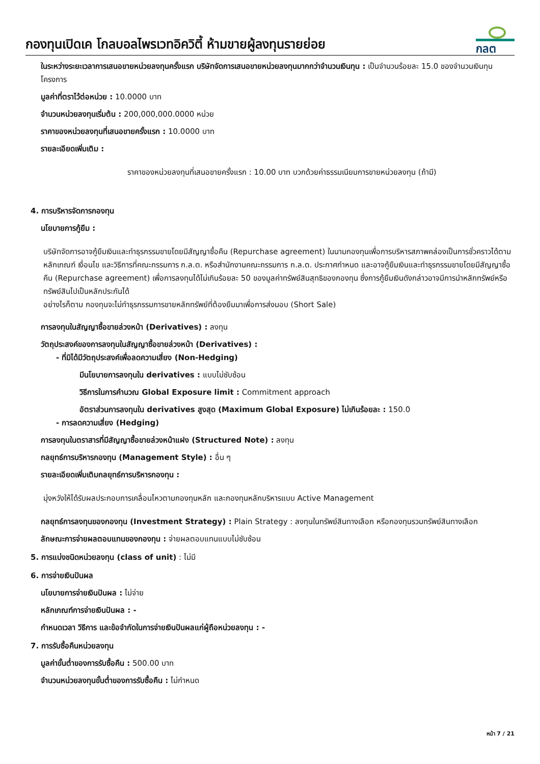กองทุนเปิดเค โกลบอลไพรเวทอิควิตี้ ห้ามขายผู้ลงทุนรายย่อย
กลต
ในระหว่างระยะเวลาการเสนอขายหน่วยลงทุนครั้งแรก บริษัทจัดการเสนอขายหน่วยลงทุนมากกว่าจำนวนเงินทุน : เป็นจำนวนร้อยละ 15.0 ของจำนวนเงินทุนโครงการ
มูลค่าที่ตราไว้ต่อหน่วย : 10.0000 บาท
จำนวนหน่วยลงทุนเริ่มต้น : 200,000,000.0000 หน่วย
ราคาของหน่วยลงทุนที่เสนอขายครั้งแรก : 10.0000 บาท
รายละเอียดเพิ่มเติม :
ราคาของหน่วยลงทุนที่เสนอขายครั้งแรก : 10.00 บาท บวกด้วยค่าธรรมเนียมการขายหน่วยลงทุน (ถ้ามี)
4. การบริหารจัดการกองทุน
นโยบายการกู้ยืม :
บริษัทจัดการอาจกู้ยืมเงินและทำธุรกรรมขายโดยมีสัญญาซื้อคืน (Repurchase agreement) ในนามกองทุนเพื่อการบริหารสภาพคล่องเป็นการชั่วคราวได้ตามหลักเกณฑ์ เงื่อนไข และวิธีการที่คณะกรรมการ ก.ล.ต. หรือสำนักงานคณะกรรมการ ก.ล.ต. ประกาศกำหนด และอาจกู้ยืมเงินและทำธุรกรรมขายโดยมีสัญญาซื้อคืน (Repurchase agreement) เพื่อการลงทุนได้ไม่เกินร้อยละ 50 ของมูลค่าทรัพย์สินสุทธิของกองทุน ซึ่งการกู้ยืมเงินดังกล่าวอาจมีการนำหลักทรัพย์หรือทรัพย์สินไปเป็นหลักประกันได้
อย่างไรก็ตาม กองทุนจะไม่ทำธุรกรรมการขายหลักทรัพย์ที่ต้องยืมมาเพื่อการส่งมอบ (Short Sale)
การลงทุนในสัญญาซื้อขายล่วงหน้า (Derivatives) : ลงทุน
วัตถุประสงค์ของการลงทุนในสัญญาซื้อขายล่วงหน้า (Derivatives) :
- ที่มิได้มีวัตถุประสงค์เพื่อลดความเสี่ยง (Non-Hedging)
มีนโยบายการลงทุนใน derivatives : แบบไม่ซับซ้อน
วิธีการในการคำนวณ Global Exposure limit : Commitment approach
อัตราส่วนการลงทุนใน derivatives สูงสุด (Maximum Global Exposure) ไม่เกินร้อยละ : 150.0
- การลดความเสี่ยง (Hedging)
การลงทุนในตราสารที่มีสัญญาซื้อขายล่วงหน้าแฝง (Structured Note) : ลงทุน
กลยุทธ์การบริหารกองทุน (Management Style) : อื่น ๆ
รายละเอียดเพิ่มเติมกลยุทธ์การบริหารกองทุน :
มุ่งหวังให้ได้รับผลประกอบการเคลื่อนไหวตามกองทุนหลัก และกองทุนหลักบริหารแบบ Active Management
กลยุทธ์การลงทุนของกองทุน (Investment Strategy) : Plain Strategy : ลงทุนในทรัพย์สินทางเลือก หรือกองทุนรวมทรัพย์สินทางเลือก
ลักษณะการจ่ายผลตอบแทนของกองทุน : จ่ายผลตอบแทนแบบไม่ซับซ้อน
5. การแบ่งชนิดหน่วยลงทุน (class of unit) : ไม่มี
6. การจ่ายเงินปันผล
นโยบายการจ่ายเงินปันผล : ไม่จ่าย
หลักเกณฑ์การจ่ายเงินปันผล : -
กำหนดเวลา วิธีการ และข้อจำกัดในการจ่ายเงินปันผลแก่ผู้ถือหน่วยลงทุน : -
7. การรับซื้อคืนหน่วยลงทุน
มูลค่าขั้นต่ำของการรับซื้อคืน : 500.00 บาท
จำนวนหน่วยลงทุนขั้นต่ำของการรับซื้อคืน : ไม่กำหนด
หน้า 7 / 21